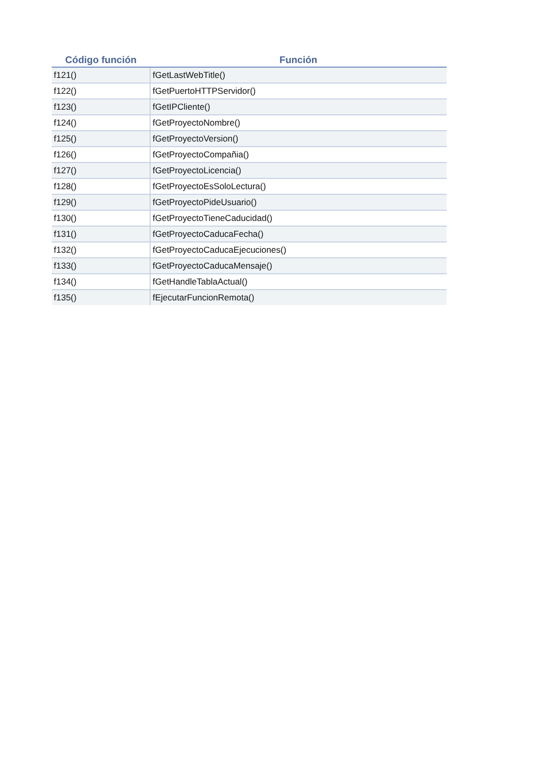| Código función | Función |
| --- | --- |
| f121() | fGetLastWebTitle() |
| f122() | fGetPuertoHTTPServidor() |
| f123() | fGetIPCliente() |
| f124() | fGetProyectoNombre() |
| f125() | fGetProyectoVersion() |
| f126() | fGetProyectoCompañia() |
| f127() | fGetProyectoLicencia() |
| f128() | fGetProyectoEsSoloLectura() |
| f129() | fGetProyectoPideUsuario() |
| f130() | fGetProyectoTieneCaducidad() |
| f131() | fGetProyectoCaducaFecha() |
| f132() | fGetProyectoCaducaEjecuciones() |
| f133() | fGetProyectoCaducaMensaje() |
| f134() | fGetHandleTablaActual() |
| f135() | fEjecutarFuncionRemota() |